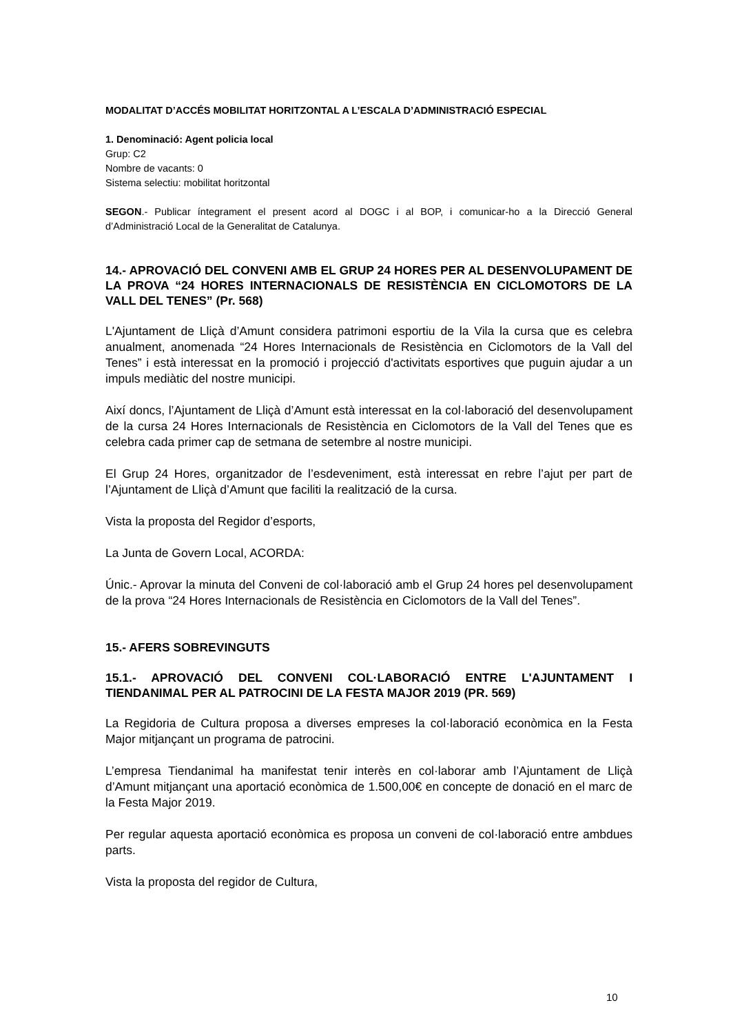MODALITAT D’ACCÉS MOBILITAT HORITZONTAL A L’ESCALA D’ADMINISTRACIÓ ESPECIAL
1. Denominació: Agent policia local
Grup: C2
Nombre de vacants: 0
Sistema selectiu: mobilitat horitzontal
SEGON.- Publicar íntegrament el present acord al DOGC i al BOP, i comunicar-ho a la Direcció General d’Administració Local de la Generalitat de Catalunya.
14.- APROVACIÓ DEL CONVENI AMB EL GRUP 24 HORES PER AL DESENVOLUPAMENT DE LA PROVA “24 HORES INTERNACIONALS DE RESISTÈNCIA EN CICLOMOTORS DE LA VALL DEL TENES” (Pr. 568)
L'Ajuntament de Lliçà d’Amunt considera patrimoni esportiu de la Vila la cursa que es celebra anualment, anomenada “24 Hores Internacionals de Resistència en Ciclomotors de la Vall del Tenes” i està interessat en la promoció i projecció d'activitats esportives que puguin ajudar a un impuls mediàtic del nostre municipi.
Així doncs, l’Ajuntament de Lliçà d’Amunt està interessat en la col·laboració del desenvolupament de la cursa 24 Hores Internacionals de Resistència en Ciclomotors de la Vall del Tenes que es celebra cada primer cap de setmana de setembre al nostre municipi.
El Grup 24 Hores, organitzador de l’esdeveniment, està interessat en rebre l’ajut per part de l’Ajuntament de Lliçà d’Amunt que faciliti la realització de la cursa.
Vista la proposta del Regidor d’esports,
La Junta de Govern Local, ACORDA:
Únic.- Aprovar la minuta del Conveni de col·laboració amb el Grup 24 hores pel desenvolupament de la prova “24 Hores Internacionals de Resistència en Ciclomotors de la Vall del Tenes”.
15.- AFERS SOBREVINGUTS
15.1.- APROVACIÓ DEL CONVENI COL·LABORACIÓ ENTRE L'AJUNTAMENT I TIENDANIMAL PER AL PATROCINI DE LA FESTA MAJOR 2019 (PR. 569)
La Regidoria de Cultura proposa a diverses empreses la col·laboració econòmica en la Festa Major mitjançant un programa de patrocini.
L’empresa Tiendanimal ha manifestat tenir interès en col·laborar amb l’Ajuntament de Lliçà d’Amunt mitjançant una aportació econòmica de 1.500,00€ en concepte de donació en el marc de la Festa Major 2019.
Per regular aquesta aportació econòmica es proposa un conveni de col·laboració entre ambdues parts.
Vista la proposta del regidor de Cultura,
10